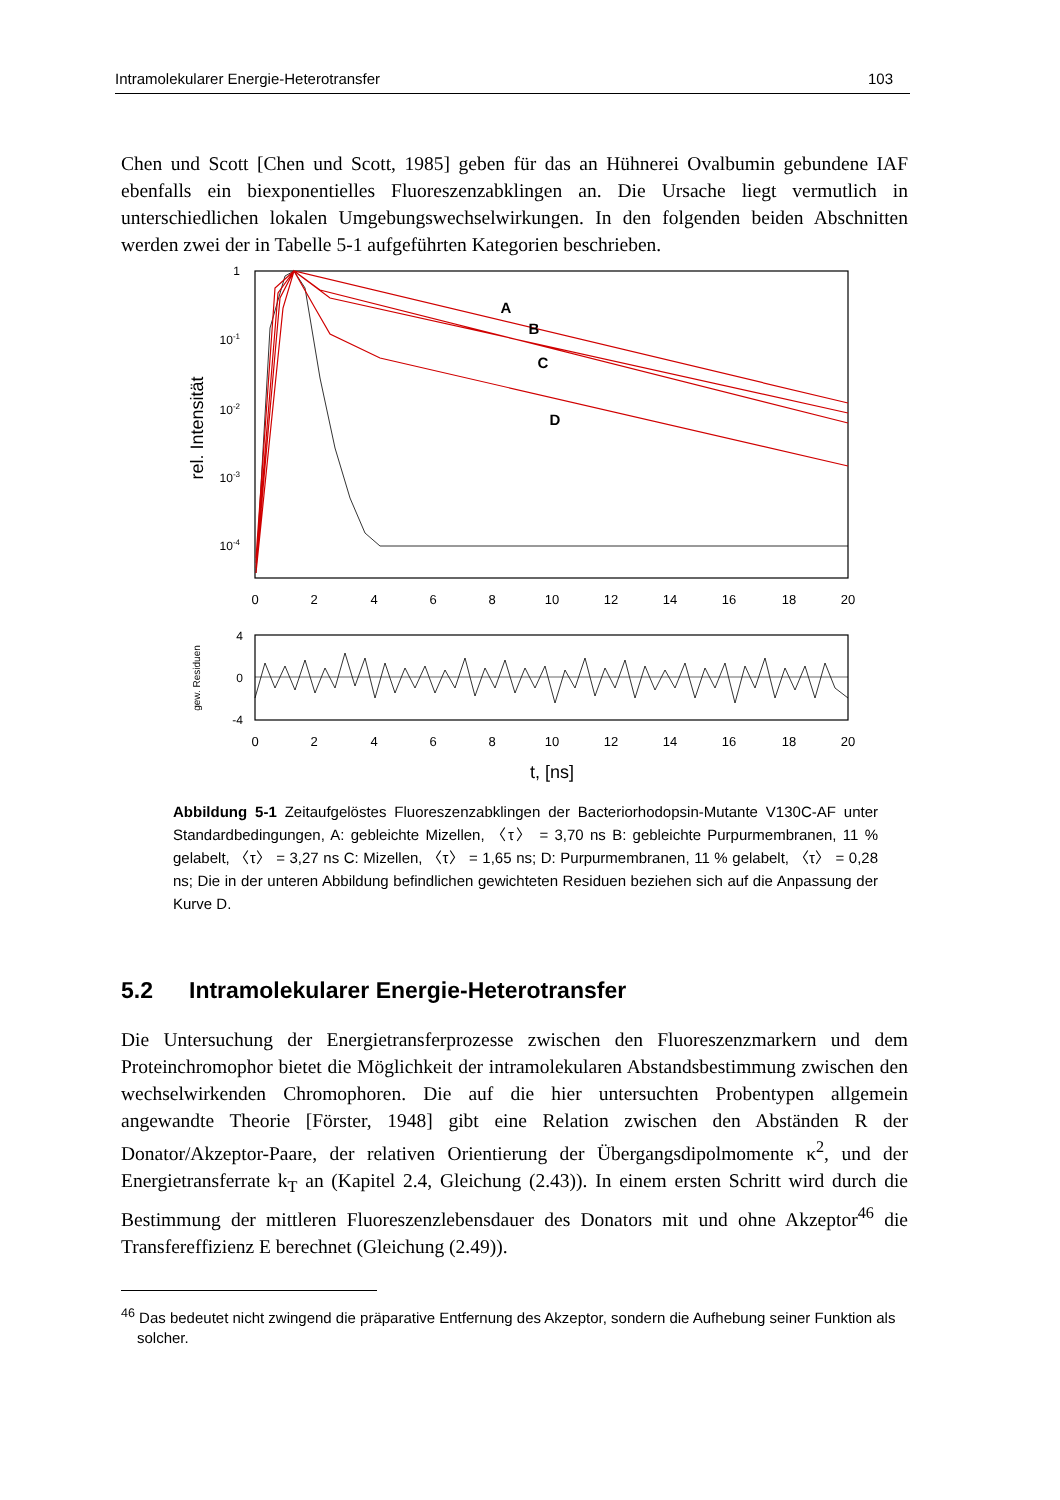Intramolekularer Energie-Heterotransfer 103
Chen und Scott [Chen und Scott, 1985] geben für das an Hühnerei Ovalbumin gebundene IAF ebenfalls ein biexponentielles Fluoreszenzabklingen an. Die Ursache liegt vermutlich in unterschiedlichen lokalen Umgebungswechselwirkungen. In den folgenden beiden Abschnitten werden zwei der in Tabelle 5-1 aufgeführten Kategorien beschrieben.
1
10-1
10-2
10-3
10-4
rel. Intensität
0
2
4
6
8
10
12
14
16
18
20
A
B
C
D
4
0
-4
gew. Residuen
0
2
4
6
8
10
12
14
16
18
20
t, [ns]
Abbildung 5-1 Zeitaufgelöstes Fluoreszenzabklingen der Bacteriorhodopsin-Mutante V130C-AF unter Standardbedingungen, A: gebleichte Mizellen, 〈τ〉 = 3,70 ns B: gebleichte Purpurmembranen, 11 % gelabelt, 〈τ〉 = 3,27 ns C: Mizellen, 〈τ〉 = 1,65 ns; D: Purpurmembranen, 11 % gelabelt, 〈τ〉 = 0,28 ns; Die in der unteren Abbildung befindlichen gewichteten Residuen beziehen sich auf die Anpassung der Kurve D.
5.2 Intramolekularer Energie-Heterotransfer
Die Untersuchung der Energietransferprozesse zwischen den Fluoreszenzmarkern und dem Proteinchromophor bietet die Möglichkeit der intramolekularen Abstandsbestimmung zwischen den wechselwirkenden Chromophoren. Die auf die hier untersuchten Probentypen allgemein angewandte Theorie [Förster, 1948] gibt eine Relation zwischen den Abständen R der Donator/Akzeptor-Paare, der relativen Orientierung der Übergangsdipolmomente κ<sup>2</sup>, und der Energietransferrate k<sub>T</sub> an (Kapitel 2.4, Gleichung (2.43)). In einem ersten Schritt wird durch die Bestimmung der mittleren Fluoreszenzlebensdauer des Donators mit und ohne Akzeptor<sup>46</sup> die Transfereffizienz E berechnet (Gleichung (2.49)).
<sup>46</sup> Das bedeutet nicht zwingend die präparative Entfernung des Akzeptor, sondern die Aufhebung seiner Funktion als solcher.